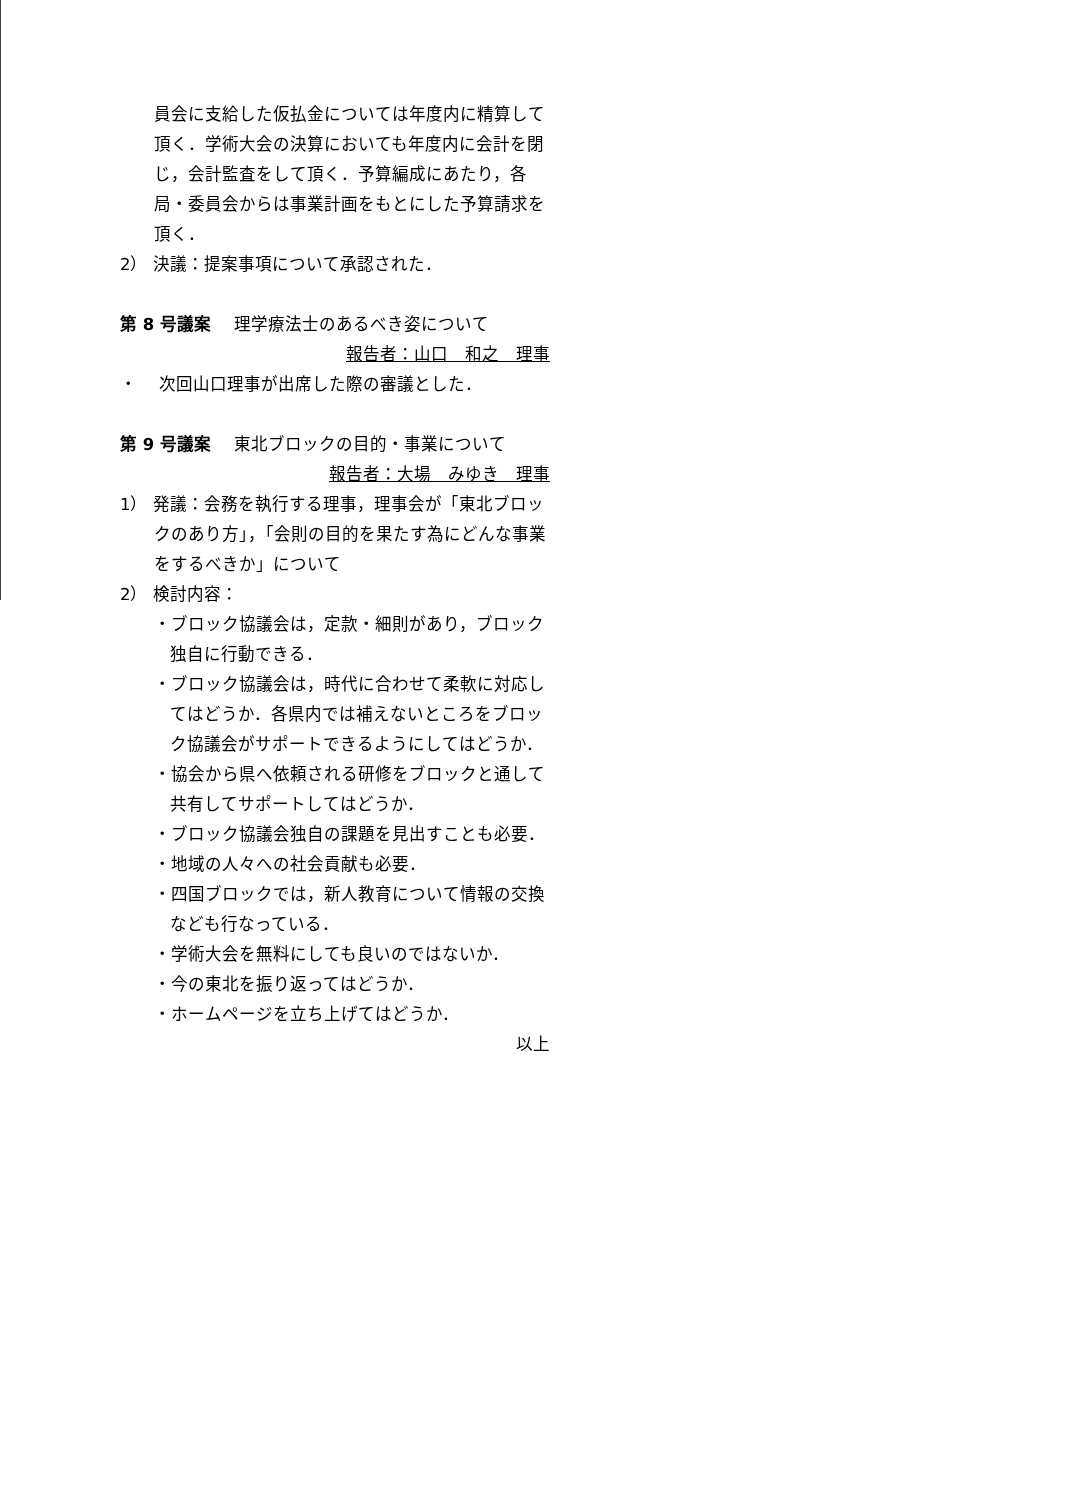員会に支給した仮払金については年度内に精算して頂く．学術大会の決算においても年度内に会計を閉じ，会計監査をして頂く．予算編成にあたり，各局・委員会からは事業計画をもとにした予算請求を頂く．
2） 決議：提案事項について承認された．
第 8 号議案　 理学療法士のあるべき姿について
報告者：山口　和之　理事
・ 　次回山口理事が出席した際の審議とした．
第 9 号議案　 東北ブロックの目的・事業について
報告者：大場　みゆき　理事
1） 発議：会務を執行する理事，理事会が「東北ブロックのあり方」，「会則の目的を果たす為にどんな事業をするべきか」について
2） 検討内容：
・ブロック協議会は，定款・細則があり，ブロック独自に行動できる．
・ブロック協議会は，時代に合わせて柔軟に対応してはどうか．各県内では補えないところをブロック協議会がサポートできるようにしてはどうか．
・協会から県へ依頼される研修をブロックと通して共有してサポートしてはどうか．
・ブロック協議会独自の課題を見出すことも必要．
・地域の人々への社会貢献も必要．
・四国ブロックでは，新人教育について情報の交換なども行なっている．
・学術大会を無料にしても良いのではないか．
・今の東北を振り返ってはどうか．
・ホームページを立ち上げてはどうか．
以上